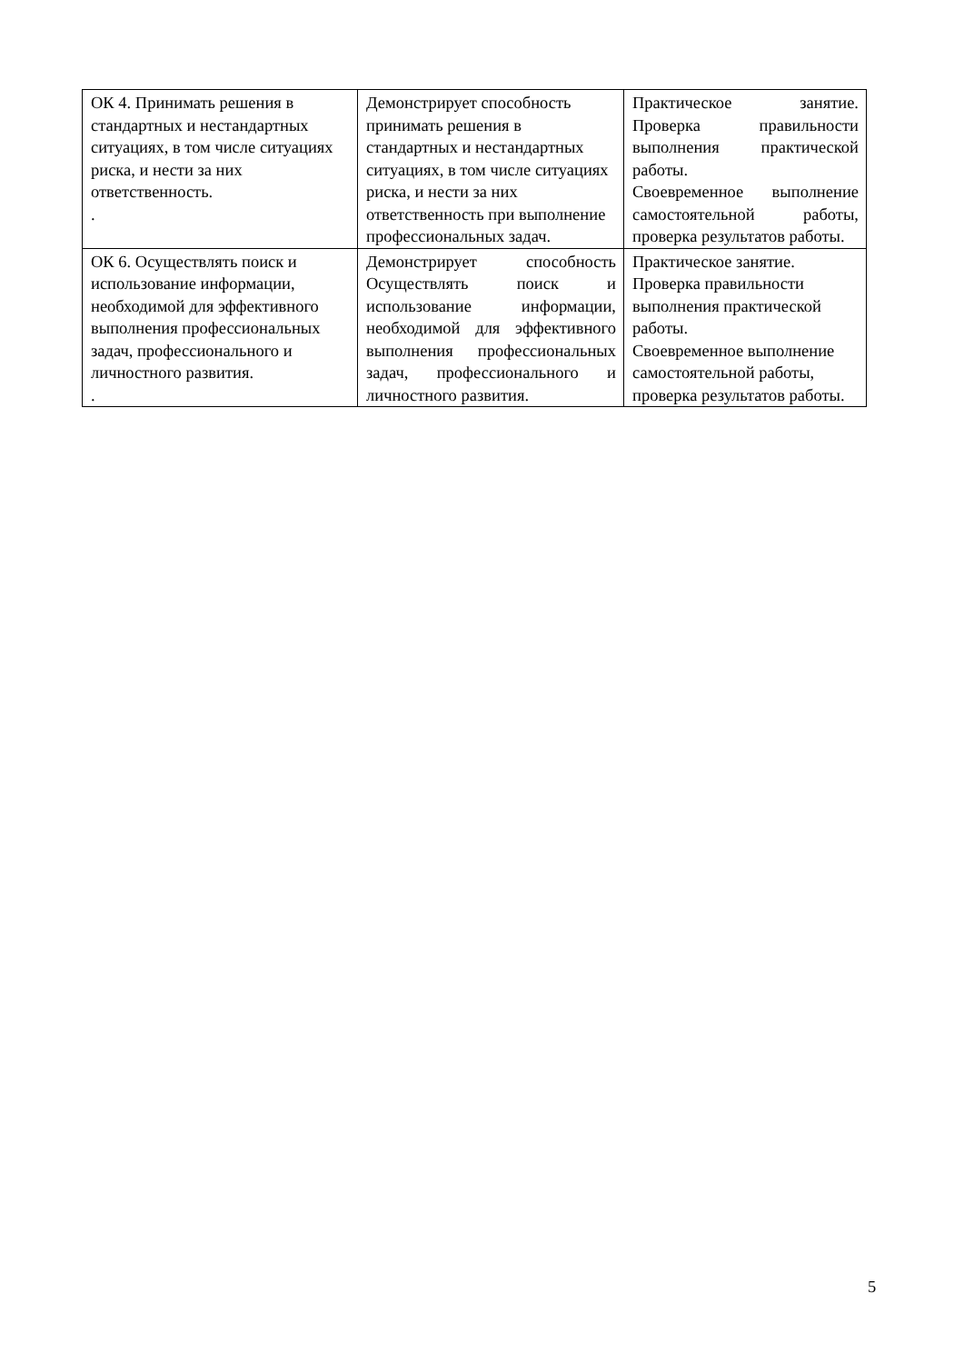| ОК 4. Принимать решения в стандартных и нестандартных ситуациях, в том числе ситуациях риска, и нести за них ответственность. . | Демонстрирует способность принимать решения в стандартных и нестандартных ситуациях, в том числе ситуациях риска, и нести за них ответственность при выполнение профессиональных задач. | Практическое занятие. Проверка правильности выполнения практической работы. Своевременное выполнение самостоятельной работы, проверка результатов работы. |
| ОК 6. Осуществлять поиск и использование информации, необходимой для эффективного выполнения профессиональных задач, профессионального и личностного развития. . | Демонстрирует способность Осуществлять поиск и использование информации, необходимой для эффективного выполнения профессиональных задач, профессионального и личностного развития. | Практическое занятие. Проверка правильности выполнения практической работы. Своевременное выполнение самостоятельной работы, проверка результатов работы. |
5